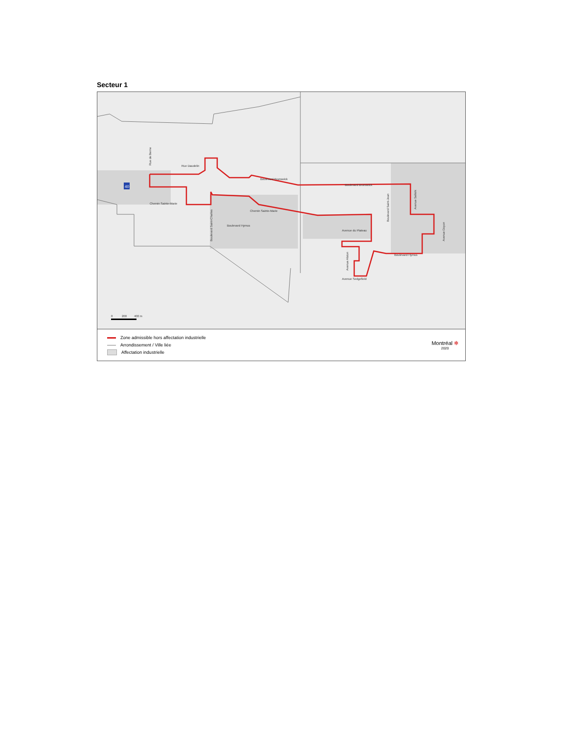Secteur 1
Rue Daudelin
Boulevard Brunswick
Boulevard Brunswick
Chemin Sainte-Marie
Chemin Sainte-Marie
Boulevard Hymus
Avenue du Plateau
Boulevard Hymus
Avenue Sedgefield
Rue de Berne
Boulevard Saint-Charles
Boulevard Saint-Jean
Avenue Selkirk
Avenue Doyon
Avenue Alston
40
0
200
400 m
Zone admissible hors affectation industrielle
Arrondissement / Ville liée
Affectation industrielle
Montréal ✻
2020